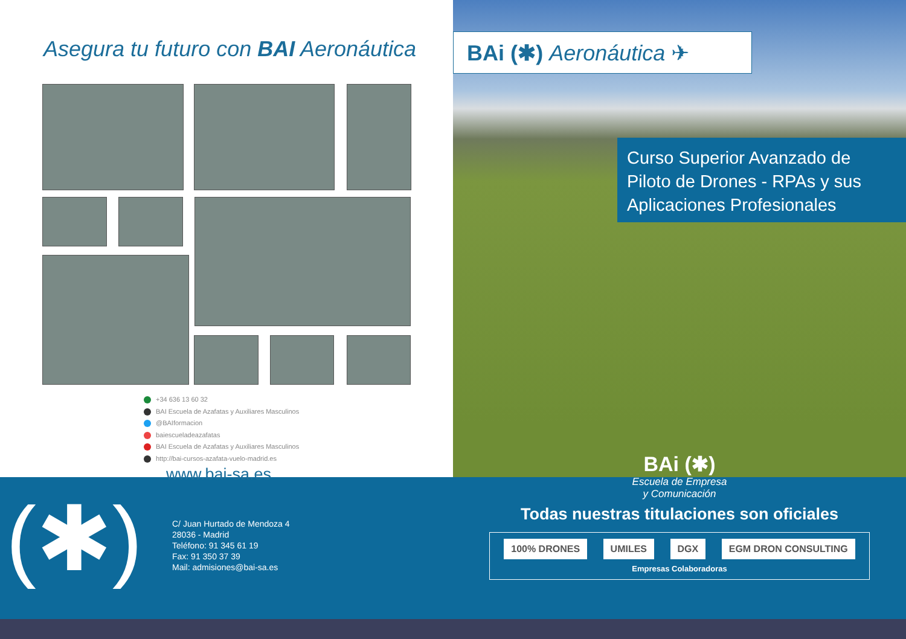Asegura tu futuro con BAI Aeronáutica
+34 636 13 60 32
BAI Escuela de Azafatas y Auxiliares Masculinos
@BAIformacion
baiescueladeazafatas
BAI Escuela de Azafatas y Auxiliares Masculinos
http://bai-cursos-azafata-vuelo-madrid.es
www.bai-sa.es
(✱)
C/ Juan Hurtado de Mendoza 4
28036 - Madrid
Teléfono: 91 345 61 19
Fax: 91 350 37 39
Mail: admisiones@bai-sa.es
BAi (✱) Aeronáutica ✈
Curso Superior Avanzado de Piloto de Drones - RPAs y sus Aplicaciones Profesionales
BAi (✱)
Escuela de Empresa
y Comunicación
Todas nuestras titulaciones son oficiales
100% DRONES
UMILES
DGX
EGM DRON CONSULTING
Empresas Colaboradoras